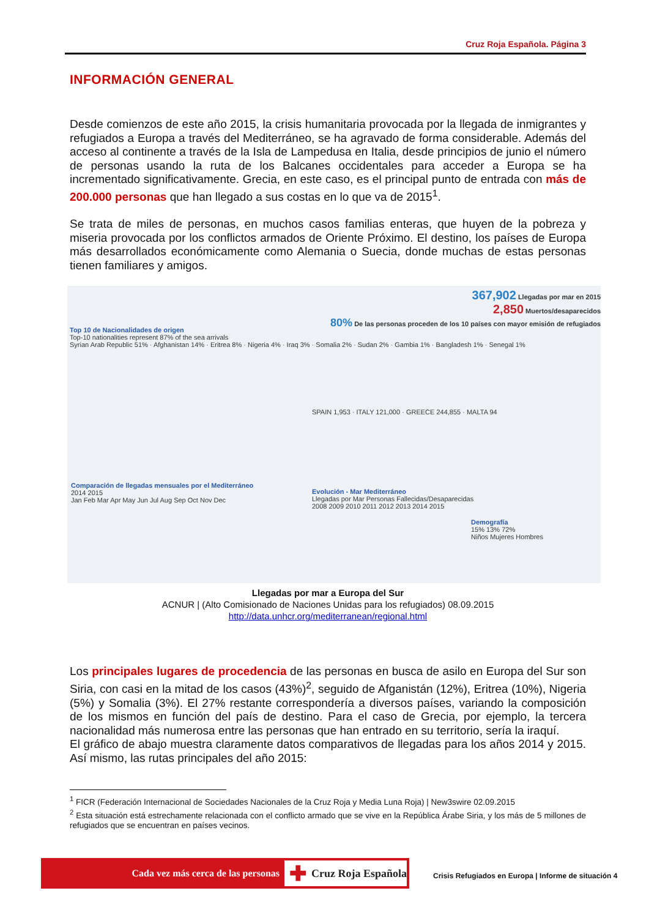Cruz Roja Española. Página 3
INFORMACIÓN GENERAL
Desde comienzos de este año 2015, la crisis humanitaria provocada por la llegada de inmigrantes y refugiados a Europa a través del Mediterráneo, se ha agravado de forma considerable. Además del acceso al continente a través de la Isla de Lampedusa en Italia, desde principios de junio el número de personas usando la ruta de los Balcanes occidentales para acceder a Europa se ha incrementado significativamente. Grecia, en este caso, es el principal punto de entrada con más de 200.000 personas que han llegado a sus costas en lo que va de 2015<sup>1</sup>.
Se trata de miles de personas, en muchos casos familias enteras, que huyen de la pobreza y miseria provocada por los conflictos armados de Oriente Próximo. El destino, los países de Europa más desarrollados económicamente como Alemania o Suecia, donde muchas de estas personas tienen familiares y amigos.
367,902 Llegadas por mar en 2015
2,850 Muertos/desaparecidos
80% De las personas proceden de los 10 países con mayor emisión de refugiados
Top 10 de Nacionalidades de origen
Top-10 nationalities represent 87% of the sea arrivals
Syrian Arab Republic 51% · Afghanistan 14% · Eritrea 8% · Nigeria 4% · Iraq 3% · Somalia 2% · Sudan 2% · Gambia 1% · Bangladesh 1% · Senegal 1%
SPAIN 1,953 · ITALY 121,000 · GREECE 244,855 · MALTA 94
Comparación de llegadas mensuales por el Mediterráneo
2014 2015
Jan Feb Mar Apr May Jun Jul Aug Sep Oct Nov Dec
Evolución - Mar Mediterráneo
Llegadas por Mar Personas Fallecidas/Desaparecidas
2008 2009 2010 2011 2012 2013 2014 2015
Demografía
15% 13% 72%
Niños Mujeres Hombres
Llegadas por mar a Europa del Sur
ACNUR | (Alto Comisionado de Naciones Unidas para los refugiados) 08.09.2015
http://data.unhcr.org/mediterranean/regional.html
Los principales lugares de procedencia de las personas en busca de asilo en Europa del Sur son Siria, con casi en la mitad de los casos (43%)<sup>2</sup>, seguido de Afganistán (12%), Eritrea (10%), Nigeria (5%) y Somalia (3%). El 27% restante correspondería a diversos países, variando la composición de los mismos en función del país de destino. Para el caso de Grecia, por ejemplo, la tercera nacionalidad más numerosa entre las personas que han entrado en su territorio, sería la iraquí.
El gráfico de abajo muestra claramente datos comparativos de llegadas para los años 2014 y 2015. Así mismo, las rutas principales del año 2015:
<sup>1</sup> FICR (Federación Internacional de Sociedades Nacionales de la Cruz Roja y Media Luna Roja) | New3swire 02.09.2015
<sup>2</sup> Esta situación está estrechamente relacionada con el conflicto armado que se vive en la República Árabe Siria, y los más de 5 millones de refugiados que se encuentran en países vecinos.
Cada vez más cerca de las personas
✚ Cruz Roja Española
Crisis Refugiados en Europa | Informe de situación 4